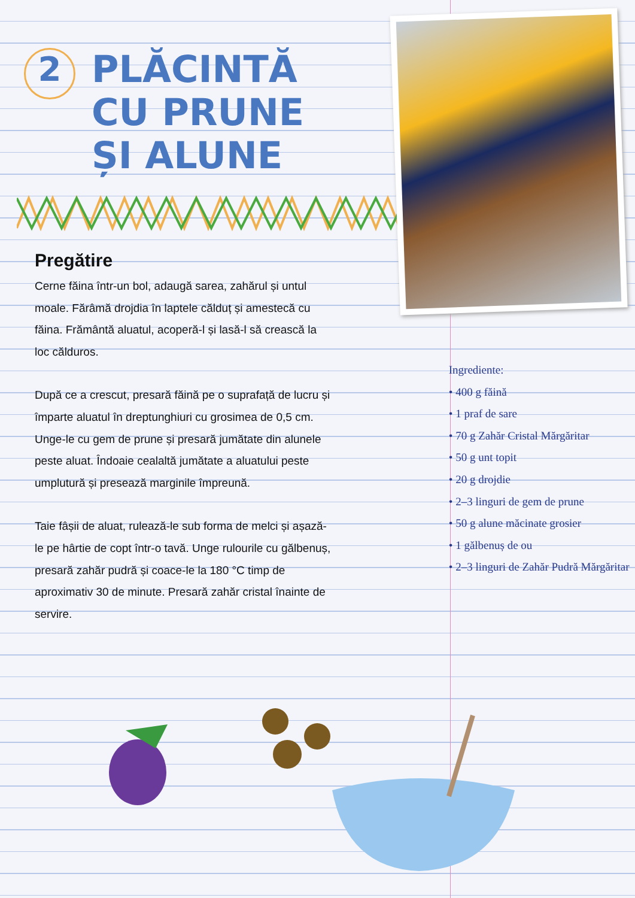2
PLĂCINTĂ
CU PRUNE
ȘI ALUNE
Pregătire
Cerne făina într-un bol, adaugă sarea, zahărul și untul moale. Fărâmă drojdia în laptele călduț și amestecă cu făina. Frământă aluatul, acoperă-l și lasă-l să crească la loc călduros.
După ce a crescut, presară făină pe o suprafață de lucru și împarte aluatul în dreptunghiuri cu grosimea de 0,5 cm. Unge-le cu gem de prune și presară jumătate din alunele peste aluat. Îndoaie cealaltă jumătate a aluatului peste umplutură și presează marginile împreună.
Taie fâșii de aluat, rulează-le sub forma de melci și așază-le pe hârtie de copt într-o tavă. Unge rulourile cu gălbenuș, presară zahăr pudră și coace-le la 180 °C timp de aproximativ 30 de minute. Presară zahăr cristal înainte de servire.
Ingrediente:
• 400 g făină
• 1 praf de sare
• 70 g Zahăr Cristal Mărgăritar
• 50 g unt topit
• 20 g drojdie
• 2–3 linguri de gem de prune
• 50 g alune măcinate grosier
• 1 gălbenuș de ou
• 2–3 linguri de Zahăr Pudră Mărgăritar